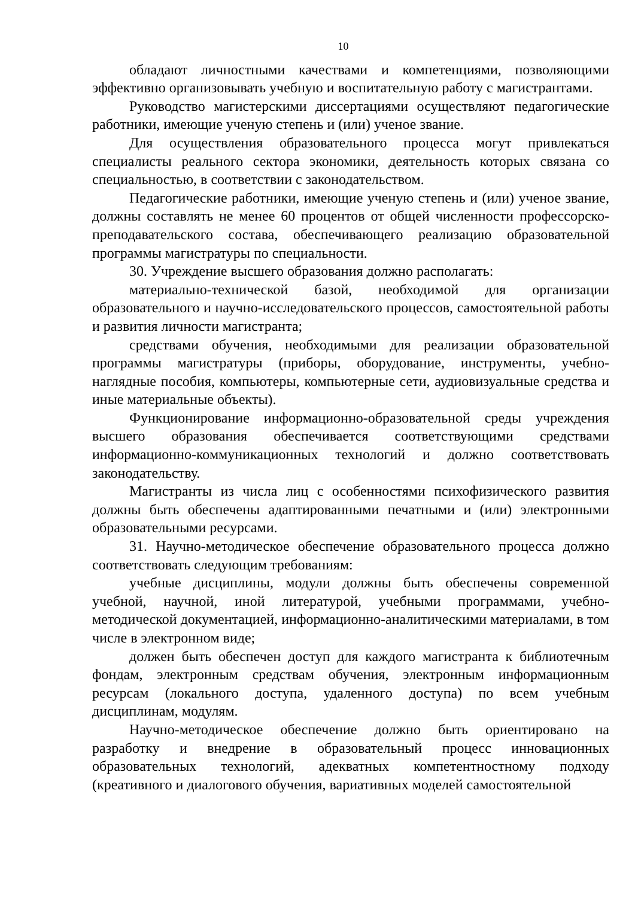10
обладают личностными качествами и компетенциями, позволяющими эффективно организовывать учебную и воспитательную работу с магистрантами.
Руководство магистерскими диссертациями осуществляют педагогические работники, имеющие ученую степень и (или) ученое звание.
Для осуществления образовательного процесса могут привлекаться специалисты реального сектора экономики, деятельность которых связана со специальностью, в соответствии с законодательством.
Педагогические работники, имеющие ученую степень и (или) ученое звание, должны составлять не менее 60 процентов от общей численности профессорско-преподавательского состава, обеспечивающего реализацию образовательной программы магистратуры по специальности.
30. Учреждение высшего образования должно располагать:
материально-технической базой, необходимой для организации образовательного и научно-исследовательского процессов, самостоятельной работы и развития личности магистранта;
средствами обучения, необходимыми для реализации образовательной программы магистратуры (приборы, оборудование, инструменты, учебно-наглядные пособия, компьютеры, компьютерные сети, аудиовизуальные средства и иные материальные объекты).
Функционирование информационно-образовательной среды учреждения высшего образования обеспечивается соответствующими средствами информационно-коммуникационных технологий и должно соответствовать законодательству.
Магистранты из числа лиц с особенностями психофизического развития должны быть обеспечены адаптированными печатными и (или) электронными образовательными ресурсами.
31. Научно-методическое обеспечение образовательного процесса должно соответствовать следующим требованиям:
учебные дисциплины, модули должны быть обеспечены современной учебной, научной, иной литературой, учебными программами, учебно-методической документацией, информационно-аналитическими материалами, в том числе в электронном виде;
должен быть обеспечен доступ для каждого магистранта к библиотечным фондам, электронным средствам обучения, электронным информационным ресурсам (локального доступа, удаленного доступа) по всем учебным дисциплинам, модулям.
Научно-методическое обеспечение должно быть ориентировано на разработку и внедрение в образовательный процесс инновационных образовательных технологий, адекватных компетентностному подходу (креативного и диалогового обучения, вариативных моделей самостоятельной